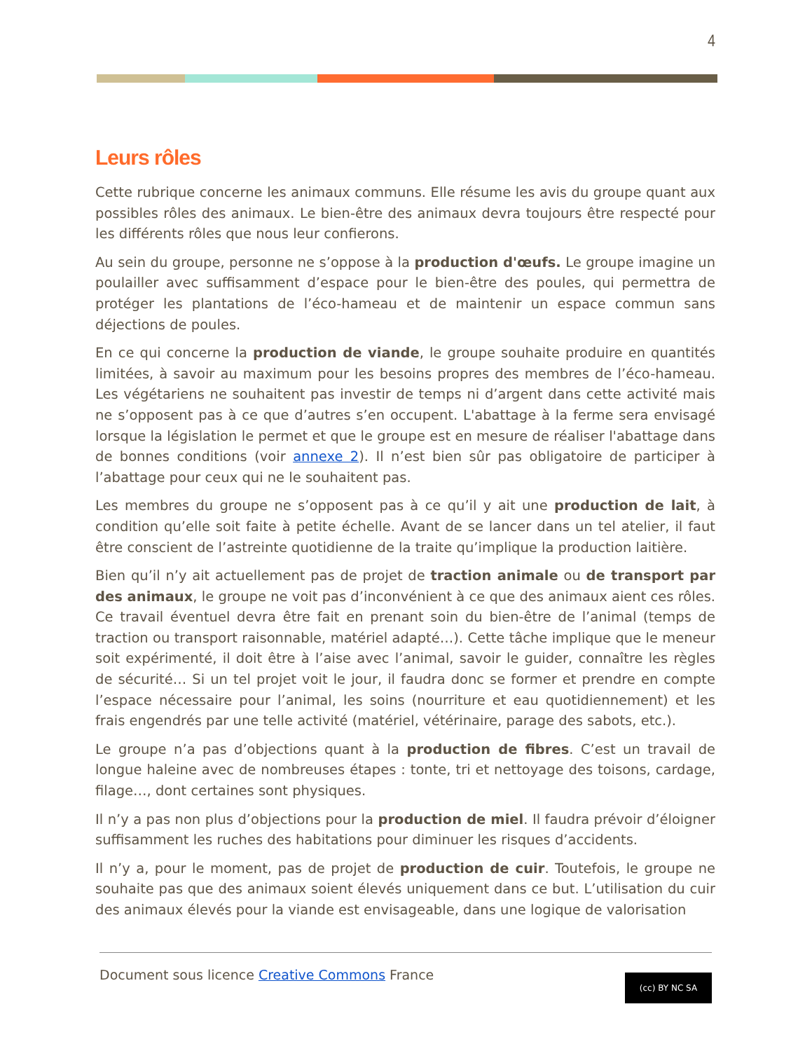4
Leurs rôles
Cette rubrique concerne les animaux communs. Elle résume les avis du groupe quant aux possibles rôles des animaux. Le bien-être des animaux devra toujours être respecté pour les différents rôles que nous leur confierons.
Au sein du groupe, personne ne s’oppose à la production d'œufs. Le groupe imagine un poulailler avec suffisamment d’espace pour le bien-être des poules, qui permettra de protéger les plantations de l’éco-hameau et de maintenir un espace commun sans déjections de poules.
En ce qui concerne la production de viande, le groupe souhaite produire en quantités limitées, à savoir au maximum pour les besoins propres des membres de l’éco-hameau. Les végétariens ne souhaitent pas investir de temps ni d’argent dans cette activité mais ne s’opposent pas à ce que d’autres s’en occupent. L'abattage à la ferme sera envisagé lorsque la législation le permet et que le groupe est en mesure de réaliser l'abattage dans de bonnes conditions (voir annexe 2). Il n’est bien sûr pas obligatoire de participer à l’abattage pour ceux qui ne le souhaitent pas.
Les membres du groupe ne s’opposent pas à ce qu’il y ait une production de lait, à condition qu’elle soit faite à petite échelle. Avant de se lancer dans un tel atelier, il faut être conscient de l’astreinte quotidienne de la traite qu’implique la production laitière.
Bien qu’il n’y ait actuellement pas de projet de traction animale ou de transport par des animaux, le groupe ne voit pas d’inconvénient à ce que des animaux aient ces rôles. Ce travail éventuel devra être fait en prenant soin du bien-être de l’animal (temps de traction ou transport raisonnable, matériel adapté…). Cette tâche implique que le meneur soit expérimenté, il doit être à l’aise avec l’animal, savoir le guider, connaître les règles de sécurité… Si un tel projet voit le jour, il faudra donc se former et prendre en compte l’espace nécessaire pour l’animal, les soins (nourriture et eau quotidiennement) et les frais engendrés par une telle activité (matériel, vétérinaire, parage des sabots, etc.).
Le groupe n’a pas d’objections quant à la production de fibres. C’est un travail de longue haleine avec de nombreuses étapes : tonte, tri et nettoyage des toisons, cardage, filage…, dont certaines sont physiques.
Il n’y a pas non plus d’objections pour la production de miel. Il faudra prévoir d’éloigner suffisamment les ruches des habitations pour diminuer les risques d’accidents.
Il n’y a, pour le moment, pas de projet de production de cuir. Toutefois, le groupe ne souhaite pas que des animaux soient élevés uniquement dans ce but. L’utilisation du cuir des animaux élevés pour la viande est envisageable, dans une logique de valorisation
Document sous licence Creative Commons France
(cc) BY NC SA